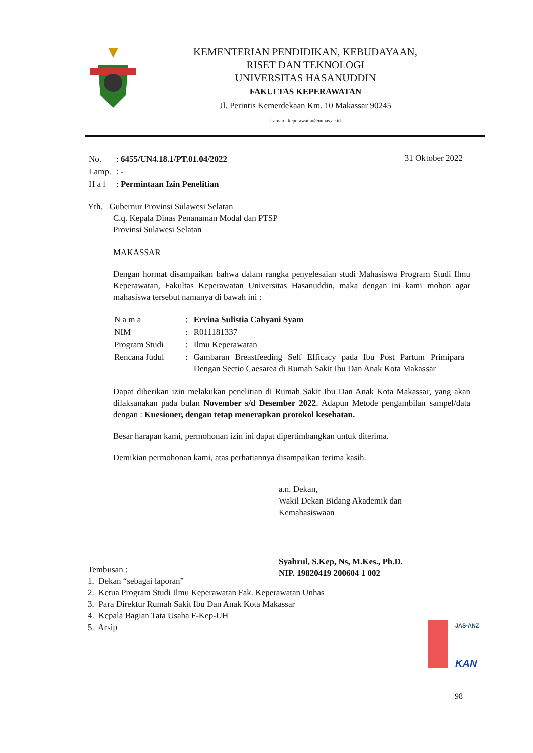KEMENTERIAN PENDIDIKAN, KEBUDAYAAN,
RISET DAN TEKNOLOGI
UNIVERSITAS HASANUDDIN
FAKULTAS KEPERAWATAN
Jl. Perintis Kemerdekaan Km. 10 Makassar 90245
Laman : keperawatan@unhas.ac.id
| No. | : 6455/UN4.18.1/PT.01.04/2022 |
| Lamp. | : - |
| H a l | : Permintaan Izin Penelitian |
31 Oktober 2022
Yth. Gubernur Provinsi Sulawesi Selatan
C.q. Kepala Dinas Penanaman Modal dan PTSP
Provinsi Sulawesi Selatan
MAKASSAR
Dengan hormat disampaikan bahwa dalam rangka penyelesaian studi Mahasiswa Program Studi Ilmu Keperawatan, Fakultas Keperawatan Universitas Hasanuddin, maka dengan ini kami mohon agar mahasiswa tersebut namanya di bawah ini :
| N a m a | : | Ervina Sulistia Cahyani Syam |
| NIM | : | R011181337 |
| Program Studi | : | Ilmu Keperawatan |
| Rencana Judul | : | Gambaran Breastfeeding Self Efficacy pada Ibu Post Partum Primipara Dengan Sectio Caesarea di Rumah Sakit Ibu Dan Anak Kota Makassar |
Dapat diberikan izin melakukan penelitian di Rumah Sakit Ibu Dan Anak Kota Makassar, yang akan dilaksanakan pada bulan November s/d Desember 2022. Adapun Metode pengambilan sampel/data dengan : Kuesioner, dengan tetap menerapkan protokol kesehatan.
Besar harapan kami, permohonan izin ini dapat dipertimbangkan untuk diterima.
Demikian permohonan kami, atas perhatiannya disampaikan terima kasih.
a.n. Dekan,
Wakil Dekan Bidang Akademik dan
Kemahasiswaan
Syahrul, S.Kep, Ns, M.Kes., Ph.D.
NIP. 19820419 200604 1 002
Tembusan :
1. Dekan “sebagai laporan”
2. Ketua Program Studi Ilmu Keperawatan Fak. Keperawatan Unhas
3. Para Direktur Rumah Sakit Ibu Dan Anak Kota Makassar
4. Kepala Bagian Tata Usaha F-Kep-UH
5. Arsip
JAS-ANZ
KAN
98